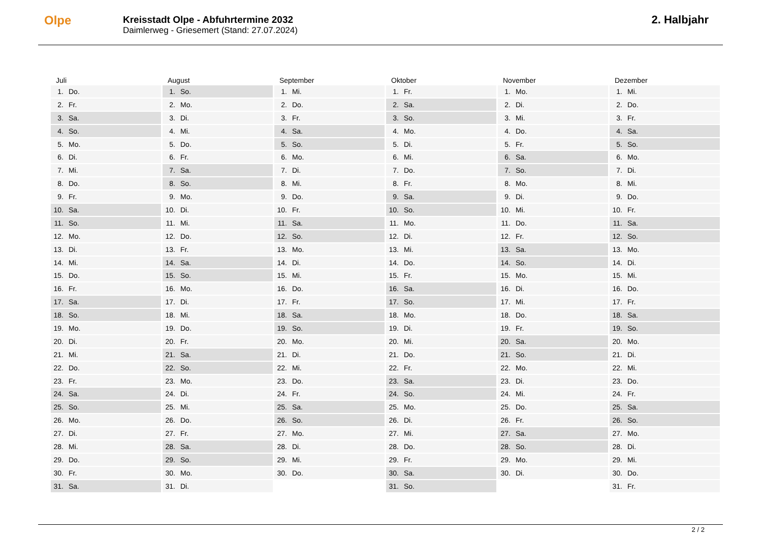Olpe
Kreisstadt Olpe - Abfuhrtermine 2032
Daimlerweg - Griesemert (Stand: 27.07.2024)
2. Halbjahr
Juli
1. Do.
2. Fr.
3. Sa.
4. So.
5. Mo.
6. Di.
7. Mi.
8. Do.
9. Fr.
10. Sa.
11. So.
12. Mo.
13. Di.
14. Mi.
15. Do.
16. Fr.
17. Sa.
18. So.
19. Mo.
20. Di.
21. Mi.
22. Do.
23. Fr.
24. Sa.
25. So.
26. Mo.
27. Di.
28. Mi.
29. Do.
30. Fr.
31. Sa.
August
1. So.
2. Mo.
3. Di.
4. Mi.
5. Do.
6. Fr.
7. Sa.
8. So.
9. Mo.
10. Di.
11. Mi.
12. Do.
13. Fr.
14. Sa.
15. So.
16. Mo.
17. Di.
18. Mi.
19. Do.
20. Fr.
21. Sa.
22. So.
23. Mo.
24. Di.
25. Mi.
26. Do.
27. Fr.
28. Sa.
29. So.
30. Mo.
31. Di.
September
1. Mi.
2. Do.
3. Fr.
4. Sa.
5. So.
6. Mo.
7. Di.
8. Mi.
9. Do.
10. Fr.
11. Sa.
12. So.
13. Mo.
14. Di.
15. Mi.
16. Do.
17. Fr.
18. Sa.
19. So.
20. Mo.
21. Di.
22. Mi.
23. Do.
24. Fr.
25. Sa.
26. So.
27. Mo.
28. Di.
29. Mi.
30. Do.
Oktober
1. Fr.
2. Sa.
3. So.
4. Mo.
5. Di.
6. Mi.
7. Do.
8. Fr.
9. Sa.
10. So.
11. Mo.
12. Di.
13. Mi.
14. Do.
15. Fr.
16. Sa.
17. So.
18. Mo.
19. Di.
20. Mi.
21. Do.
22. Fr.
23. Sa.
24. So.
25. Mo.
26. Di.
27. Mi.
28. Do.
29. Fr.
30. Sa.
31. So.
November
1. Mo.
2. Di.
3. Mi.
4. Do.
5. Fr.
6. Sa.
7. So.
8. Mo.
9. Di.
10. Mi.
11. Do.
12. Fr.
13. Sa.
14. So.
15. Mo.
16. Di.
17. Mi.
18. Do.
19. Fr.
20. Sa.
21. So.
22. Mo.
23. Di.
24. Mi.
25. Do.
26. Fr.
27. Sa.
28. So.
29. Mo.
30. Di.
Dezember
1. Mi.
2. Do.
3. Fr.
4. Sa.
5. So.
6. Mo.
7. Di.
8. Mi.
9. Do.
10. Fr.
11. Sa.
12. So.
13. Mo.
14. Di.
15. Mi.
16. Do.
17. Fr.
18. Sa.
19. So.
20. Mo.
21. Di.
22. Mi.
23. Do.
24. Fr.
25. Sa.
26. So.
27. Mo.
28. Di.
29. Mi.
30. Do.
31. Fr.
2 / 2